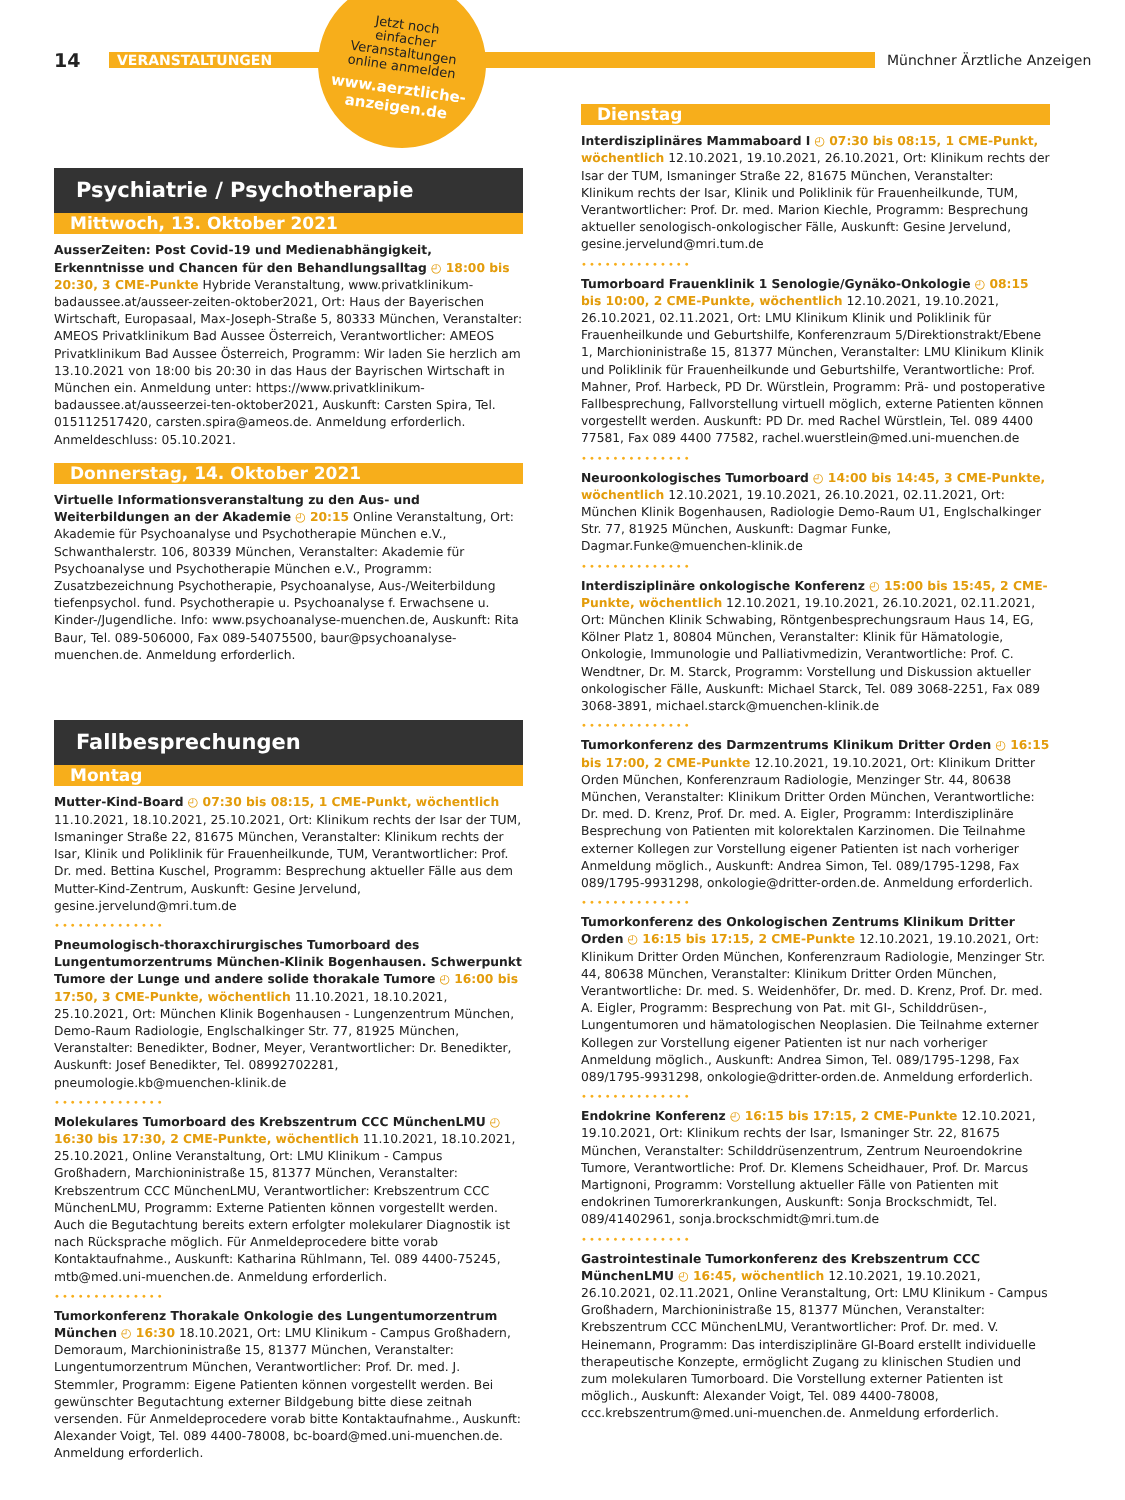14 VERANSTALTUNGEN Münchner Ärztliche Anzeigen
Jetzt noch
einfacher
Veranstaltungen
online anmelden
www.aerztliche-
anzeigen.de
Psychiatrie / Psychotherapie
Mittwoch, 13. Oktober 2021
AusserZeiten: Post Covid-19 und Medienabhängigkeit, Erkenntnisse und Chancen für den Behandlungsalltag ◴ 18:00 bis 20:30, 3 CME-Punkte Hybride Veranstaltung, www.privatklinikum-badaussee.at/ausseer-zeiten-oktober2021, Ort: Haus der Bayerischen Wirtschaft, Europasaal, Max-Joseph-Straße 5, 80333 München, Veranstalter: AMEOS Privatklinikum Bad Aussee Österreich, Verantwortlicher: AMEOS Privatklinikum Bad Aussee Österreich, Programm: Wir laden Sie herzlich am 13.10.2021 von 18:00 bis 20:30 in das Haus der Bayrischen Wirtschaft in München ein. Anmeldung unter: https://www.privatklinikum-badaussee.at/ausseerzei-ten-oktober2021, Auskunft: Carsten Spira, Tel. 015112517420, carsten.spira@ameos.de. Anmeldung erforderlich. Anmeldeschluss: 05.10.2021.
Donnerstag, 14. Oktober 2021
Virtuelle Informationsveranstaltung zu den Aus- und Weiterbildungen an der Akademie ◴ 20:15 Online Veranstaltung, Ort: Akademie für Psychoanalyse und Psychotherapie München e.V., Schwanthalerstr. 106, 80339 München, Veranstalter: Akademie für Psychoanalyse und Psychotherapie München e.V., Programm: Zusatzbezeichnung Psychotherapie, Psychoanalyse, Aus-/Weiterbildung tiefenpsychol. fund. Psychotherapie u. Psychoanalyse f. Erwachsene u. Kinder-/Jugendliche. Info: www.psychoanalyse-muenchen.de, Auskunft: Rita Baur, Tel. 089-506000, Fax 089-54075500, baur@psychoanalyse-muenchen.de. Anmeldung erforderlich.
Fallbesprechungen
Montag
Mutter-Kind-Board ◴ 07:30 bis 08:15, 1 CME-Punkt, wöchentlich 11.10.2021, 18.10.2021, 25.10.2021, Ort: Klinikum rechts der Isar der TUM, Ismaninger Straße 22, 81675 München, Veranstalter: Klinikum rechts der Isar, Klinik und Poliklinik für Frauenheilkunde, TUM, Verantwortlicher: Prof. Dr. med. Bettina Kuschel, Programm: Besprechung aktueller Fälle aus dem Mutter-Kind-Zentrum, Auskunft: Gesine Jervelund, gesine.jervelund@mri.tum.de
••••••••••••••
Pneumologisch-thoraxchirurgisches Tumorboard des Lungentumorzentrums München-Klinik Bogenhausen. Schwerpunkt Tumore der Lunge und andere solide thorakale Tumore ◴ 16:00 bis 17:50, 3 CME-Punkte, wöchentlich 11.10.2021, 18.10.2021, 25.10.2021, Ort: München Klinik Bogenhausen - Lungenzentrum München, Demo-Raum Radiologie, Englschalkinger Str. 77, 81925 München, Veranstalter: Benedikter, Bodner, Meyer, Verantwortlicher: Dr. Benedikter, Auskunft: Josef Benedikter, Tel. 08992702281, pneumologie.kb@muenchen-klinik.de
••••••••••••••
Molekulares Tumorboard des Krebszentrum CCC MünchenLMU ◴ 16:30 bis 17:30, 2 CME-Punkte, wöchentlich 11.10.2021, 18.10.2021, 25.10.2021, Online Veranstaltung, Ort: LMU Klinikum - Campus Großhadern, Marchioninistraße 15, 81377 München, Veranstalter: Krebszentrum CCC MünchenLMU, Verantwortlicher: Krebszentrum CCC MünchenLMU, Programm: Externe Patienten können vorgestellt werden. Auch die Begutachtung bereits extern erfolgter molekularer Diagnostik ist nach Rücksprache möglich. Für Anmeldeprocedere bitte vorab Kontaktaufnahme., Auskunft: Katharina Rühlmann, Tel. 089 4400-75245, mtb@med.uni-muenchen.de. Anmeldung erforderlich.
••••••••••••••
Tumorkonferenz Thorakale Onkologie des Lungentumorzentrum München ◴ 16:30 18.10.2021, Ort: LMU Klinikum - Campus Großhadern, Demoraum, Marchioninistraße 15, 81377 München, Veranstalter: Lungentumorzentrum München, Verantwortlicher: Prof. Dr. med. J. Stemmler, Programm: Eigene Patienten können vorgestellt werden. Bei gewünschter Begutachtung externer Bildgebung bitte diese zeitnah versenden. Für Anmeldeprocedere vorab bitte Kontaktaufnahme., Auskunft: Alexander Voigt, Tel. 089 4400-78008, bc-board@med.uni-muenchen.de. Anmeldung erforderlich.
Dienstag
Interdisziplinäres Mammaboard I ◴ 07:30 bis 08:15, 1 CME-Punkt, wöchentlich 12.10.2021, 19.10.2021, 26.10.2021, Ort: Klinikum rechts der Isar der TUM, Ismaninger Straße 22, 81675 München, Veranstalter: Klinikum rechts der Isar, Klinik und Poliklinik für Frauenheilkunde, TUM, Verantwortlicher: Prof. Dr. med. Marion Kiechle, Programm: Besprechung aktueller senologisch-onkologischer Fälle, Auskunft: Gesine Jervelund, gesine.jervelund@mri.tum.de
••••••••••••••
Tumorboard Frauenklinik 1 Senologie/Gynäko-Onkologie ◴ 08:15 bis 10:00, 2 CME-Punkte, wöchentlich 12.10.2021, 19.10.2021, 26.10.2021, 02.11.2021, Ort: LMU Klinikum Klinik und Poliklinik für Frauenheilkunde und Geburtshilfe, Konferenzraum 5/Direktionstrakt/Ebene 1, Marchioninistraße 15, 81377 München, Veranstalter: LMU Klinikum Klinik und Poliklinik für Frauenheilkunde und Geburtshilfe, Verantwortliche: Prof. Mahner, Prof. Harbeck, PD Dr. Würstlein, Programm: Prä- und postoperative Fallbesprechung, Fallvorstellung virtuell möglich, externe Patienten können vorgestellt werden. Auskunft: PD Dr. med Rachel Würstlein, Tel. 089 4400 77581, Fax 089 4400 77582, rachel.wuerstlein@med.uni-muenchen.de
••••••••••••••
Neuroonkologisches Tumorboard ◴ 14:00 bis 14:45, 3 CME-Punkte, wöchentlich 12.10.2021, 19.10.2021, 26.10.2021, 02.11.2021, Ort: München Klinik Bogenhausen, Radiologie Demo-Raum U1, Englschalkinger Str. 77, 81925 München, Auskunft: Dagmar Funke, Dagmar.Funke@muenchen-klinik.de
••••••••••••••
Interdisziplinäre onkologische Konferenz ◴ 15:00 bis 15:45, 2 CME-Punkte, wöchentlich 12.10.2021, 19.10.2021, 26.10.2021, 02.11.2021, Ort: München Klinik Schwabing, Röntgenbesprechungsraum Haus 14, EG, Kölner Platz 1, 80804 München, Veranstalter: Klinik für Hämatologie, Onkologie, Immunologie und Palliativmedizin, Verantwortliche: Prof. C. Wendtner, Dr. M. Starck, Programm: Vorstellung und Diskussion aktueller onkologischer Fälle, Auskunft: Michael Starck, Tel. 089 3068-2251, Fax 089 3068-3891, michael.starck@muenchen-klinik.de
••••••••••••••
Tumorkonferenz des Darmzentrums Klinikum Dritter Orden ◴ 16:15 bis 17:00, 2 CME-Punkte 12.10.2021, 19.10.2021, Ort: Klinikum Dritter Orden München, Konferenzraum Radiologie, Menzinger Str. 44, 80638 München, Veranstalter: Klinikum Dritter Orden München, Verantwortliche: Dr. med. D. Krenz, Prof. Dr. med. A. Eigler, Programm: Interdisziplinäre Besprechung von Patienten mit kolorektalen Karzinomen. Die Teilnahme externer Kollegen zur Vorstellung eigener Patienten ist nach vorheriger Anmeldung möglich., Auskunft: Andrea Simon, Tel. 089/1795-1298, Fax 089/1795-9931298, onkologie@dritter-orden.de. Anmeldung erforderlich.
••••••••••••••
Tumorkonferenz des Onkologischen Zentrums Klinikum Dritter Orden ◴ 16:15 bis 17:15, 2 CME-Punkte 12.10.2021, 19.10.2021, Ort: Klinikum Dritter Orden München, Konferenzraum Radiologie, Menzinger Str. 44, 80638 München, Veranstalter: Klinikum Dritter Orden München, Verantwortliche: Dr. med. S. Weidenhöfer, Dr. med. D. Krenz, Prof. Dr. med. A. Eigler, Programm: Besprechung von Pat. mit GI-, Schilddrüsen-, Lungentumoren und hämatologischen Neoplasien. Die Teilnahme externer Kollegen zur Vorstellung eigener Patienten ist nur nach vorheriger Anmeldung möglich., Auskunft: Andrea Simon, Tel. 089/1795-1298, Fax 089/1795-9931298, onkologie@dritter-orden.de. Anmeldung erforderlich.
••••••••••••••
Endokrine Konferenz ◴ 16:15 bis 17:15, 2 CME-Punkte 12.10.2021, 19.10.2021, Ort: Klinikum rechts der Isar, Ismaninger Str. 22, 81675 München, Veranstalter: Schilddrüsenzentrum, Zentrum Neuroendokrine Tumore, Verantwortliche: Prof. Dr. Klemens Scheidhauer, Prof. Dr. Marcus Martignoni, Programm: Vorstellung aktueller Fälle von Patienten mit endokrinen Tumorerkrankungen, Auskunft: Sonja Brockschmidt, Tel. 089/41402961, sonja.brockschmidt@mri.tum.de
••••••••••••••
Gastrointestinale Tumorkonferenz des Krebszentrum CCC MünchenLMU ◴ 16:45, wöchentlich 12.10.2021, 19.10.2021, 26.10.2021, 02.11.2021, Online Veranstaltung, Ort: LMU Klinikum - Campus Großhadern, Marchioninistraße 15, 81377 München, Veranstalter: Krebszentrum CCC MünchenLMU, Verantwortlicher: Prof. Dr. med. V. Heinemann, Programm: Das interdisziplinäre GI-Board erstellt individuelle therapeutische Konzepte, ermöglicht Zugang zu klinischen Studien und zum molekularen Tumorboard. Die Vorstellung externer Patienten ist möglich., Auskunft: Alexander Voigt, Tel. 089 4400-78008, ccc.krebszentrum@med.uni-muenchen.de. Anmeldung erforderlich.